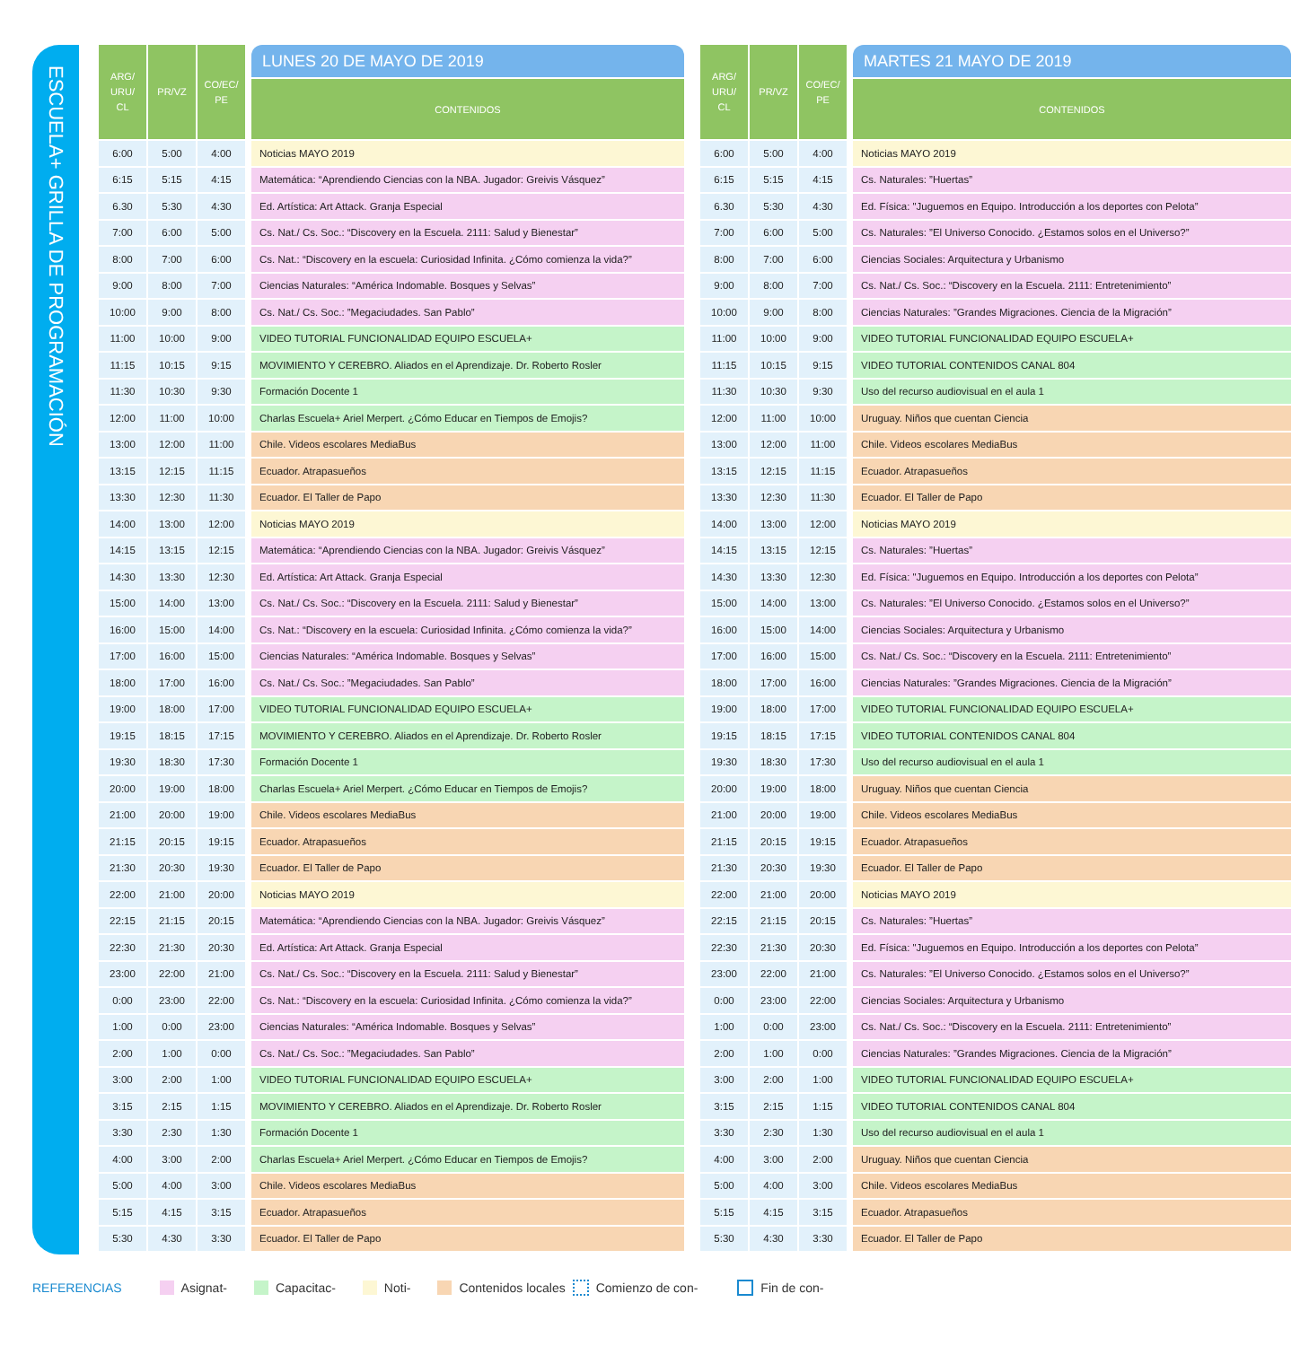ESCUELA+ GRILLA DE PROGRAMACIÓN
| ARG/ URU/ CL | PR/VZ | CO/EC/ PE | | LUNES 20 DE MAYO DE 2019 |
| --- | --- | --- | --- | --- |
| | | | | CONTENIDOS |
| 6:00 | 5:00 | 4:00 | | Noticias MAYO 2019 |
| 6:15 | 5:15 | 4:15 | | Matemática: “Aprendiendo Ciencias con la NBA. Jugador: Greivis Vásquez” |
| 6.30 | 5:30 | 4:30 | | Ed. Artística: Art Attack. Granja Especial |
| 7:00 | 6:00 | 5:00 | | Cs. Nat./ Cs. Soc.: “Discovery en la Escuela. 2111: Salud y Bienestar” |
| 8:00 | 7:00 | 6:00 | | Cs. Nat.: “Discovery en la escuela: Curiosidad Infinita. ¿Cómo comienza la vida?” |
| 9:00 | 8:00 | 7:00 | | Ciencias Naturales: “América Indomable. Bosques y Selvas” |
| 10:00 | 9:00 | 8:00 | | Cs. Nat./ Cs. Soc.: ”Megaciudades. San Pablo” |
| 11:00 | 10:00 | 9:00 | | VIDEO TUTORIAL FUNCIONALIDAD EQUIPO ESCUELA+ |
| 11:15 | 10:15 | 9:15 | | MOVIMIENTO Y CEREBRO. Aliados en el Aprendizaje. Dr. Roberto Rosler |
| 11:30 | 10:30 | 9:30 | | Formación Docente 1 |
| 12:00 | 11:00 | 10:00 | | Charlas Escuela+ Ariel Merpert. ¿Cómo Educar en Tiempos de Emojis? |
| 13:00 | 12:00 | 11:00 | | Chile. Videos escolares MediaBus |
| 13:15 | 12:15 | 11:15 | | Ecuador. Atrapasueños |
| 13:30 | 12:30 | 11:30 | | Ecuador. El Taller de Papo |
| 14:00 | 13:00 | 12:00 | | Noticias MAYO 2019 |
| 14:15 | 13:15 | 12:15 | | Matemática: “Aprendiendo Ciencias con la NBA. Jugador: Greivis Vásquez” |
| 14:30 | 13:30 | 12:30 | | Ed. Artística: Art Attack. Granja Especial |
| 15:00 | 14:00 | 13:00 | | Cs. Nat./ Cs. Soc.: “Discovery en la Escuela. 2111: Salud y Bienestar” |
| 16:00 | 15:00 | 14:00 | | Cs. Nat.: “Discovery en la escuela: Curiosidad Infinita. ¿Cómo comienza la vida?” |
| 17:00 | 16:00 | 15:00 | | Ciencias Naturales: “América Indomable. Bosques y Selvas” |
| 18:00 | 17:00 | 16:00 | | Cs. Nat./ Cs. Soc.: ”Megaciudades. San Pablo” |
| 19:00 | 18:00 | 17:00 | | VIDEO TUTORIAL FUNCIONALIDAD EQUIPO ESCUELA+ |
| 19:15 | 18:15 | 17:15 | | MOVIMIENTO Y CEREBRO. Aliados en el Aprendizaje. Dr. Roberto Rosler |
| 19:30 | 18:30 | 17:30 | | Formación Docente 1 |
| 20:00 | 19:00 | 18:00 | | Charlas Escuela+ Ariel Merpert. ¿Cómo Educar en Tiempos de Emojis? |
| 21:00 | 20:00 | 19:00 | | Chile. Videos escolares MediaBus |
| 21:15 | 20:15 | 19:15 | | Ecuador. Atrapasueños |
| 21:30 | 20:30 | 19:30 | | Ecuador. El Taller de Papo |
| 22:00 | 21:00 | 20:00 | | Noticias MAYO 2019 |
| 22:15 | 21:15 | 20:15 | | Matemática: “Aprendiendo Ciencias con la NBA. Jugador: Greivis Vásquez” |
| 22:30 | 21:30 | 20:30 | | Ed. Artística: Art Attack. Granja Especial |
| 23:00 | 22:00 | 21:00 | | Cs. Nat./ Cs. Soc.: “Discovery en la Escuela. 2111: Salud y Bienestar” |
| 0:00 | 23:00 | 22:00 | | Cs. Nat.: “Discovery en la escuela: Curiosidad Infinita. ¿Cómo comienza la vida?” |
| 1:00 | 0:00 | 23:00 | | Ciencias Naturales: “América Indomable. Bosques y Selvas” |
| 2:00 | 1:00 | 0:00 | | Cs. Nat./ Cs. Soc.: ”Megaciudades. San Pablo” |
| 3:00 | 2:00 | 1:00 | | VIDEO TUTORIAL FUNCIONALIDAD EQUIPO ESCUELA+ |
| 3:15 | 2:15 | 1:15 | | MOVIMIENTO Y CEREBRO. Aliados en el Aprendizaje. Dr. Roberto Rosler |
| 3:30 | 2:30 | 1:30 | | Formación Docente 1 |
| 4:00 | 3:00 | 2:00 | | Charlas Escuela+ Ariel Merpert. ¿Cómo Educar en Tiempos de Emojis? |
| 5:00 | 4:00 | 3:00 | | Chile. Videos escolares MediaBus |
| 5:15 | 4:15 | 3:15 | | Ecuador. Atrapasueños |
| 5:30 | 4:30 | 3:30 | | Ecuador. El Taller de Papo |
| ARG/ URU/ CL | PR/VZ | CO/EC/ PE | | MARTES 21 MAYO DE 2019 |
| --- | --- | --- | --- | --- |
| | | | | CONTENIDOS |
| 6:00 | 5:00 | 4:00 | | Noticias MAYO 2019 |
| 6:15 | 5:15 | 4:15 | | Cs. Naturales: ”Huertas” |
| 6.30 | 5:30 | 4:30 | | Ed. Física: "Juguemos en Equipo. Introducción a los deportes con Pelota” |
| 7:00 | 6:00 | 5:00 | | Cs. Naturales: ”El Universo Conocido. ¿Estamos solos en el Universo?” |
| 8:00 | 7:00 | 6:00 | | Ciencias Sociales: Arquitectura y Urbanismo |
| 9:00 | 8:00 | 7:00 | | Cs. Nat./ Cs. Soc.: “Discovery en la Escuela. 2111: Entretenimiento” |
| 10:00 | 9:00 | 8:00 | | Ciencias Naturales: ”Grandes Migraciones. Ciencia de la Migración” |
| 11:00 | 10:00 | 9:00 | | VIDEO TUTORIAL FUNCIONALIDAD EQUIPO ESCUELA+ |
| 11:15 | 10:15 | 9:15 | | VIDEO TUTORIAL CONTENIDOS CANAL 804 |
| 11:30 | 10:30 | 9:30 | | Uso del recurso audiovisual en el aula 1 |
| 12:00 | 11:00 | 10:00 | | Uruguay. Niños que cuentan Ciencia |
| 13:00 | 12:00 | 11:00 | | Chile. Videos escolares MediaBus |
| 13:15 | 12:15 | 11:15 | | Ecuador. Atrapasueños |
| 13:30 | 12:30 | 11:30 | | Ecuador. El Taller de Papo |
| 14:00 | 13:00 | 12:00 | | Noticias MAYO 2019 |
| 14:15 | 13:15 | 12:15 | | Cs. Naturales: ”Huertas” |
| 14:30 | 13:30 | 12:30 | | Ed. Física: "Juguemos en Equipo. Introducción a los deportes con Pelota” |
| 15:00 | 14:00 | 13:00 | | Cs. Naturales: ”El Universo Conocido. ¿Estamos solos en el Universo?” |
| 16:00 | 15:00 | 14:00 | | Ciencias Sociales: Arquitectura y Urbanismo |
| 17:00 | 16:00 | 15:00 | | Cs. Nat./ Cs. Soc.: “Discovery en la Escuela. 2111: Entretenimiento” |
| 18:00 | 17:00 | 16:00 | | Ciencias Naturales: ”Grandes Migraciones. Ciencia de la Migración” |
| 19:00 | 18:00 | 17:00 | | VIDEO TUTORIAL FUNCIONALIDAD EQUIPO ESCUELA+ |
| 19:15 | 18:15 | 17:15 | | VIDEO TUTORIAL CONTENIDOS CANAL 804 |
| 19:30 | 18:30 | 17:30 | | Uso del recurso audiovisual en el aula 1 |
| 20:00 | 19:00 | 18:00 | | Uruguay. Niños que cuentan Ciencia |
| 21:00 | 20:00 | 19:00 | | Chile. Videos escolares MediaBus |
| 21:15 | 20:15 | 19:15 | | Ecuador. Atrapasueños |
| 21:30 | 20:30 | 19:30 | | Ecuador. El Taller de Papo |
| 22:00 | 21:00 | 20:00 | | Noticias MAYO 2019 |
| 22:15 | 21:15 | 20:15 | | Cs. Naturales: ”Huertas” |
| 22:30 | 21:30 | 20:30 | | Ed. Física: "Juguemos en Equipo. Introducción a los deportes con Pelota” |
| 23:00 | 22:00 | 21:00 | | Cs. Naturales: ”El Universo Conocido. ¿Estamos solos en el Universo?” |
| 0:00 | 23:00 | 22:00 | | Ciencias Sociales: Arquitectura y Urbanismo |
| 1:00 | 0:00 | 23:00 | | Cs. Nat./ Cs. Soc.: “Discovery en la Escuela. 2111: Entretenimiento” |
| 2:00 | 1:00 | 0:00 | | Ciencias Naturales: ”Grandes Migraciones. Ciencia de la Migración” |
| 3:00 | 2:00 | 1:00 | | VIDEO TUTORIAL FUNCIONALIDAD EQUIPO ESCUELA+ |
| 3:15 | 2:15 | 1:15 | | VIDEO TUTORIAL CONTENIDOS CANAL 804 |
| 3:30 | 2:30 | 1:30 | | Uso del recurso audiovisual en el aula 1 |
| 4:00 | 3:00 | 2:00 | | Uruguay. Niños que cuentan Ciencia |
| 5:00 | 4:00 | 3:00 | | Chile. Videos escolares MediaBus |
| 5:15 | 4:15 | 3:15 | | Ecuador. Atrapasueños |
| 5:30 | 4:30 | 3:30 | | Ecuador. El Taller de Papo |
REFERENCIAS Asignat- Capacitac- Noti- Contenidos locales Comienzo de con- Fin de con-